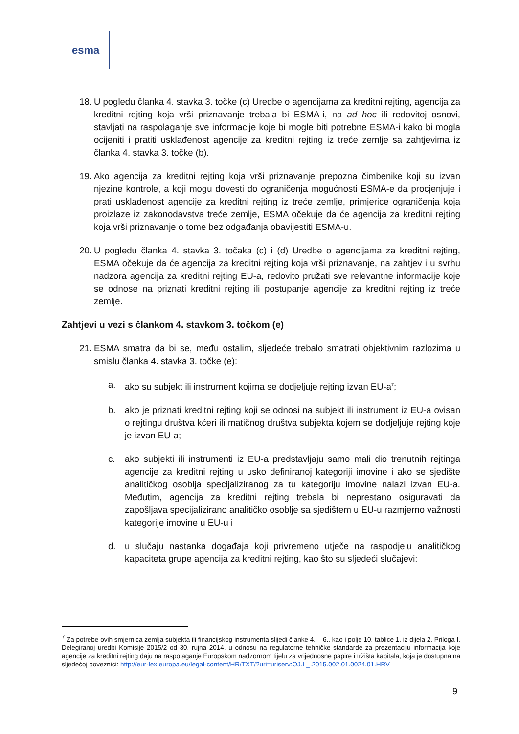esma
18. U pogledu članka 4. stavka 3. točke (c) Uredbe o agencijama za kreditni rejting, agencija za kreditni rejting koja vrši priznavanje trebala bi ESMA-i, na ad hoc ili redovitoj osnovi, stavljati na raspolaganje sve informacije koje bi mogle biti potrebne ESMA-i kako bi mogla ocijeniti i pratiti usklađenost agencije za kreditni rejting iz treće zemlje sa zahtjevima iz članka 4. stavka 3. točke (b).
19. Ako agencija za kreditni rejting koja vrši priznavanje prepozna čimbenike koji su izvan njezine kontrole, a koji mogu dovesti do ograničenja mogućnosti ESMA-e da procjenjuje i prati usklađenost agencije za kreditni rejting iz treće zemlje, primjerice ograničenja koja proizlaze iz zakonodavstva treće zemlje, ESMA očekuje da će agencija za kreditni rejting koja vrši priznavanje o tome bez odgađanja obavijestiti ESMA-u.
20. U pogledu članka 4. stavka 3. točaka (c) i (d) Uredbe o agencijama za kreditni rejting, ESMA očekuje da će agencija za kreditni rejting koja vrši priznavanje, na zahtjev i u svrhu nadzora agencija za kreditni rejting EU-a, redovito pružati sve relevantne informacije koje se odnose na priznati kreditni rejting ili postupanje agencije za kreditni rejting iz treće zemlje.
Zahtjevi u vezi s člankom 4. stavkom 3. točkom (e)
21. ESMA smatra da bi se, među ostalim, sljedeće trebalo smatrati objektivnim razlozima u smislu članka 4. stavka 3. točke (e):
a. ako su subjekt ili instrument kojima se dodjeljuje rejting izvan EU-a<sup>7</sup>;
b. ako je priznati kreditni rejting koji se odnosi na subjekt ili instrument iz EU-a ovisan o rejtingu društva kćeri ili matičnog društva subjekta kojem se dodjeljuje rejting koje je izvan EU-a;
c. ako subjekti ili instrumenti iz EU-a predstavljaju samo mali dio trenutnih rejtinga agencije za kreditni rejting u usko definiranoj kategoriji imovine i ako se sjedište analitičkog osoblja specijaliziranog za tu kategoriju imovine nalazi izvan EU-a. Međutim, agencija za kreditni rejting trebala bi neprestano osiguravati da zapošljava specijalizirano analitičko osoblje sa sjedištem u EU-u razmjerno važnosti kategorije imovine u EU-u i
d. u slučaju nastanka događaja koji privremeno utječe na raspodjelu analitičkog kapaciteta grupe agencija za kreditni rejting, kao što su sljedeći slučajevi:
<sup>7</sup> Za potrebe ovih smjernica zemlja subjekta ili financijskog instrumenta slijedi članke 4. – 6., kao i polje 10. tablice 1. iz dijela 2. Priloga I. Delegiranoj uredbi Komisije 2015/2 od 30. rujna 2014. u odnosu na regulatorne tehničke standarde za prezentaciju informacija koje agencije za kreditni rejting daju na raspolaganje Europskom nadzornom tijelu za vrijednosne papire i tržišta kapitala, koja je dostupna na sljedećoj poveznici: http://eur-lex.europa.eu/legal-content/HR/TXT/?uri=uriserv:OJ.L_.2015.002.01.0024.01.HRV
9